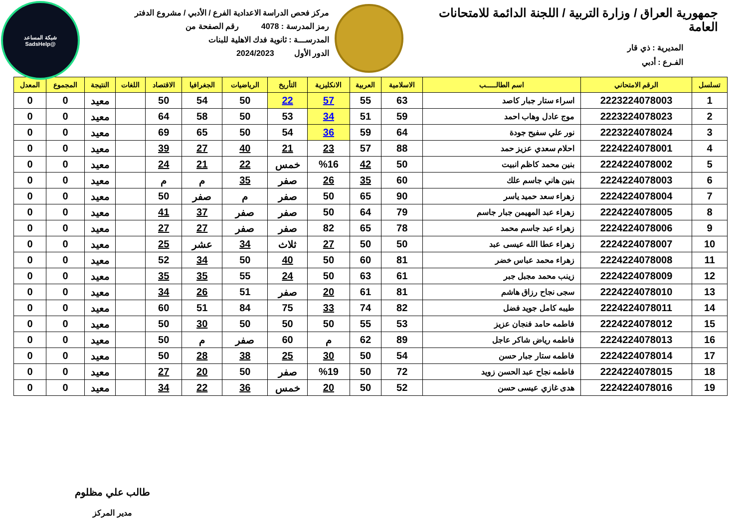شبكة المساعد
@SadsHelp
جمهورية العراق / وزارة التربية / اللجنة الدائمة للامتحانات العامة
المديرية : ذي قار
الفـرع : أدبي
مركز فحص الدراسة الاعدادية الفرع / الأدبي / مشروع الدفتر
رمز المدرسة : 4078 رقم الصفحة من
المدرســـة : ثانوية فدك الاهلية للبنات
الدور الأول 2024/2023
| تسلسل | الرقم الامتحاني | اسم الطالـــــب | الاسلامية | العربية | الانكليزية | التأريخ | الرياضيات | الجغرافيا | الاقتصاد | اللغات | النتيجة | المجموع | المعدل |
| --- | --- | --- | --- | --- | --- | --- | --- | --- | --- | --- | --- | --- | --- |
| 1 | 2223224078003 | اسراء ستار جبار كاصد | 63 | 55 | 57 | 22 | 50 | 54 | 50 | | معيد | 0 | 0 |
| 2 | 2223224078023 | موج عادل وهاب احمد | 59 | 51 | 34 | 53 | 50 | 58 | 64 | | معيد | 0 | 0 |
| 3 | 2223224078024 | نور علي سفيح جودة | 64 | 59 | 36 | 54 | 50 | 65 | 69 | | معيد | 0 | 0 |
| 4 | 2224224078001 | احلام سعدي عزيز حمد | 88 | 57 | 23 | 21 | 40 | 27 | 39 | | معيد | 0 | 0 |
| 5 | 2224224078002 | بنين محمد كاظم انبيت | 50 | 42 | %16 | خمس | 22 | 21 | 24 | | معيد | 0 | 0 |
| 6 | 2224224078003 | بنين هاني جاسم علك | 60 | 35 | 26 | صفر | 35 | م | م | | معيد | 0 | 0 |
| 7 | 2224224078004 | زهراء سعد حميد ياسر | 90 | 65 | 50 | صفر | م | صفر | 50 | | معيد | 0 | 0 |
| 8 | 2224224078005 | زهراء عبد المهيمن جبار جاسم | 79 | 64 | 50 | صفر | صفر | 37 | 41 | | معيد | 0 | 0 |
| 9 | 2224224078006 | زهراء عبد جاسم محمد | 78 | 65 | 82 | صفر | صفر | 27 | 27 | | معيد | 0 | 0 |
| 10 | 2224224078007 | زهراء عطا الله عيسى عبد | 50 | 50 | 27 | ثلاث | 34 | عشر | 25 | | معيد | 0 | 0 |
| 11 | 2224224078008 | زهراء محمد عباس خضر | 81 | 60 | 50 | 40 | 50 | 34 | 52 | | معيد | 0 | 0 |
| 12 | 2224224078009 | زينب محمد مجبل جبر | 61 | 63 | 50 | 24 | 55 | 35 | 35 | | معيد | 0 | 0 |
| 13 | 2224224078010 | سجى نجاح رزاق هاشم | 81 | 61 | 20 | صفر | 51 | 26 | 34 | | معيد | 0 | 0 |
| 14 | 2224224078011 | طيبه كامل جويد فضل | 82 | 74 | 33 | 75 | 84 | 51 | 60 | | معيد | 0 | 0 |
| 15 | 2224224078012 | فاطمه حامد فنجان عزيز | 53 | 55 | 50 | 50 | 50 | 30 | 50 | | معيد | 0 | 0 |
| 16 | 2224224078013 | فاطمه رياض شاكر عاجل | 89 | 62 | م | 60 | صفر | م | 50 | | معيد | 0 | 0 |
| 17 | 2224224078014 | فاطمه ستار جبار حسن | 54 | 50 | 30 | 25 | 38 | 28 | 50 | | معيد | 0 | 0 |
| 18 | 2224224078015 | فاطمه نجاح عبد الحسن زويد | 72 | 50 | %19 | صفر | 50 | 20 | 27 | | معيد | 0 | 0 |
| 19 | 2224224078016 | هدى غازي عيسى حسن | 52 | 50 | 20 | خمس | 36 | 22 | 34 | | معيد | 0 | 0 |
طالب علي مظلوم
مدير المركز